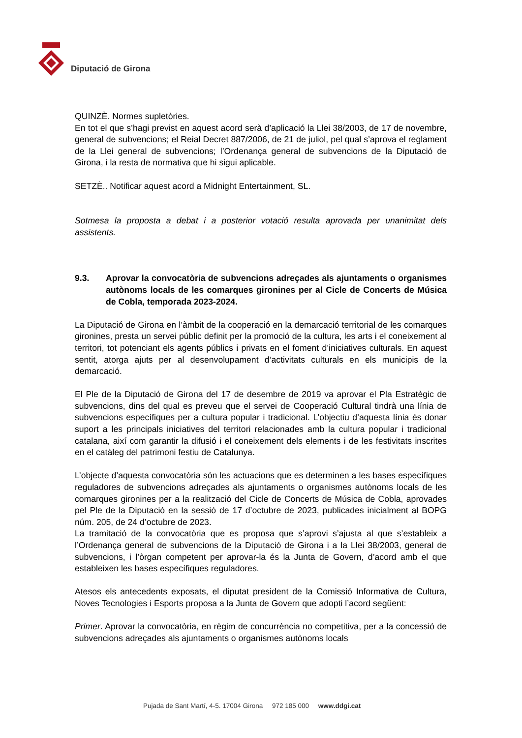Diputació de Girona
QUINZÈ. Normes supletòries.
En tot el que s’hagi previst en aquest acord serà d’aplicació la Llei 38/2003, de 17 de novembre, general de subvencions; el Reial Decret 887/2006, de 21 de juliol, pel qual s’aprova el reglament de la Llei general de subvencions; l’Ordenança general de subvencions de la Diputació de Girona, i la resta de normativa que hi sigui aplicable.
SETZÈ.. Notificar aquest acord a Midnight Entertainment, SL.
Sotmesa la proposta a debat i a posterior votació resulta aprovada per unanimitat dels assistents.
9.3. Aprovar la convocatòria de subvencions adreçades als ajuntaments o organismes autònoms locals de les comarques gironines per al Cicle de Concerts de Música de Cobla, temporada 2023-2024.
La Diputació de Girona en l’àmbit de la cooperació en la demarcació territorial de les comarques gironines, presta un servei públic definit per la promoció de la cultura, les arts i el coneixement al territori, tot potenciant els agents públics i privats en el foment d’iniciatives culturals. En aquest sentit, atorga ajuts per al desenvolupament d’activitats culturals en els municipis de la demarcació.
El Ple de la Diputació de Girona del 17 de desembre de 2019 va aprovar el Pla Estratègic de subvencions, dins del qual es preveu que el servei de Cooperació Cultural tindrà una línia de subvencions específiques per a cultura popular i tradicional. L’objectiu d’aquesta línia és donar suport a les principals iniciatives del territori relacionades amb la cultura popular i tradicional catalana, així com garantir la difusió i el coneixement dels elements i de les festivitats inscrites en el catàleg del patrimoni festiu de Catalunya.
L’objecte d’aquesta convocatòria són les actuacions que es determinen a les bases específiques reguladores de subvencions adreçades als ajuntaments o organismes autònoms locals de les comarques gironines per a la realització del Cicle de Concerts de Música de Cobla, aprovades pel Ple de la Diputació en la sessió de 17 d’octubre de 2023, publicades inicialment al BOPG núm. 205, de 24 d’octubre de 2023.
La tramitació de la convocatòria que es proposa que s’aprovi s’ajusta al que s’estableix a l’Ordenança general de subvencions de la Diputació de Girona i a la Llei 38/2003, general de subvencions, i l’òrgan competent per aprovar-la és la Junta de Govern, d’acord amb el que estableixen les bases específiques reguladores.
Atesos els antecedents exposats, el diputat president de la Comissió Informativa de Cultura, Noves Tecnologies i Esports proposa a la Junta de Govern que adopti l’acord següent:
Primer. Aprovar la convocatòria, en règim de concurrència no competitiva, per a la concessió de subvencions adreçades als ajuntaments o organismes autònoms locals
Pujada de Sant Martí, 4-5. 17004 Girona 972 185 000 www.ddgi.cat